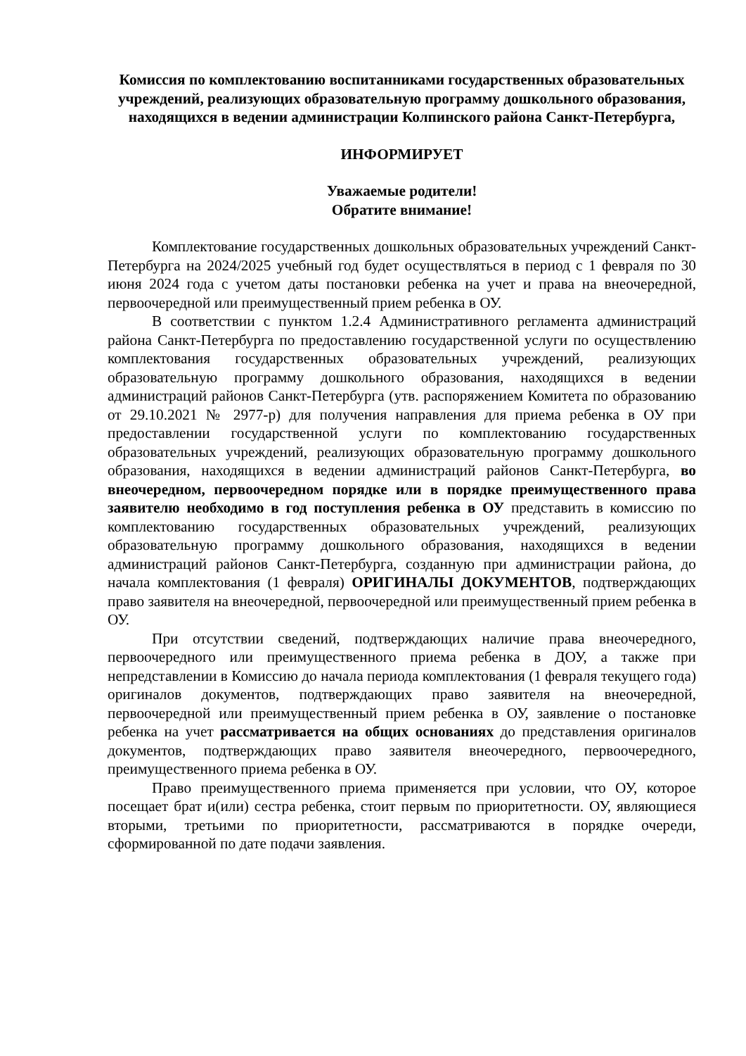Комиссия по комплектованию воспитанниками государственных образовательных учреждений, реализующих образовательную программу дошкольного образования, находящихся в ведении администрации Колпинского района Санкт-Петербурга,
ИНФОРМИРУЕТ
Уважаемые родители!
Обратите внимание!
Комплектование государственных дошкольных образовательных учреждений Санкт-Петербурга на 2024/2025 учебный год будет осуществляться в период с 1 февраля по 30 июня 2024 года с учетом даты постановки ребенка на учет и права на внеочередной, первоочередной или преимущественный прием ребенка в ОУ.
В соответствии с пунктом 1.2.4 Административного регламента администраций района Санкт-Петербурга по предоставлению государственной услуги по осуществлению комплектования государственных образовательных учреждений, реализующих образовательную программу дошкольного образования, находящихся в ведении администраций районов Санкт-Петербурга (утв. распоряжением Комитета по образованию от 29.10.2021 № 2977-р) для получения направления для приема ребенка в ОУ при предоставлении государственной услуги по комплектованию государственных образовательных учреждений, реализующих образовательную программу дошкольного образования, находящихся в ведении администраций районов Санкт-Петербурга, во внеочередном, первоочередном порядке или в порядке преимущественного права заявителю необходимо в год поступления ребенка в ОУ представить в комиссию по комплектованию государственных образовательных учреждений, реализующих образовательную программу дошкольного образования, находящихся в ведении администраций районов Санкт-Петербурга, созданную при администрации района, до начала комплектования (1 февраля) ОРИГИНАЛЫ ДОКУМЕНТОВ, подтверждающих право заявителя на внеочередной, первоочередной или преимущественный прием ребенка в ОУ.
При отсутствии сведений, подтверждающих наличие права внеочередного, первоочередного или преимущественного приема ребенка в ДОУ, а также при непредставлении в Комиссию до начала периода комплектования (1 февраля текущего года) оригиналов документов, подтверждающих право заявителя на внеочередной, первоочередной или преимущественный прием ребенка в ОУ, заявление о постановке ребенка на учет рассматривается на общих основаниях до представления оригиналов документов, подтверждающих право заявителя внеочередного, первоочередного, преимущественного приема ребенка в ОУ.
Право преимущественного приема применяется при условии, что ОУ, которое посещает брат и(или) сестра ребенка, стоит первым по приоритетности. ОУ, являющиеся вторыми, третьими по приоритетности, рассматриваются в порядке очереди, сформированной по дате подачи заявления.